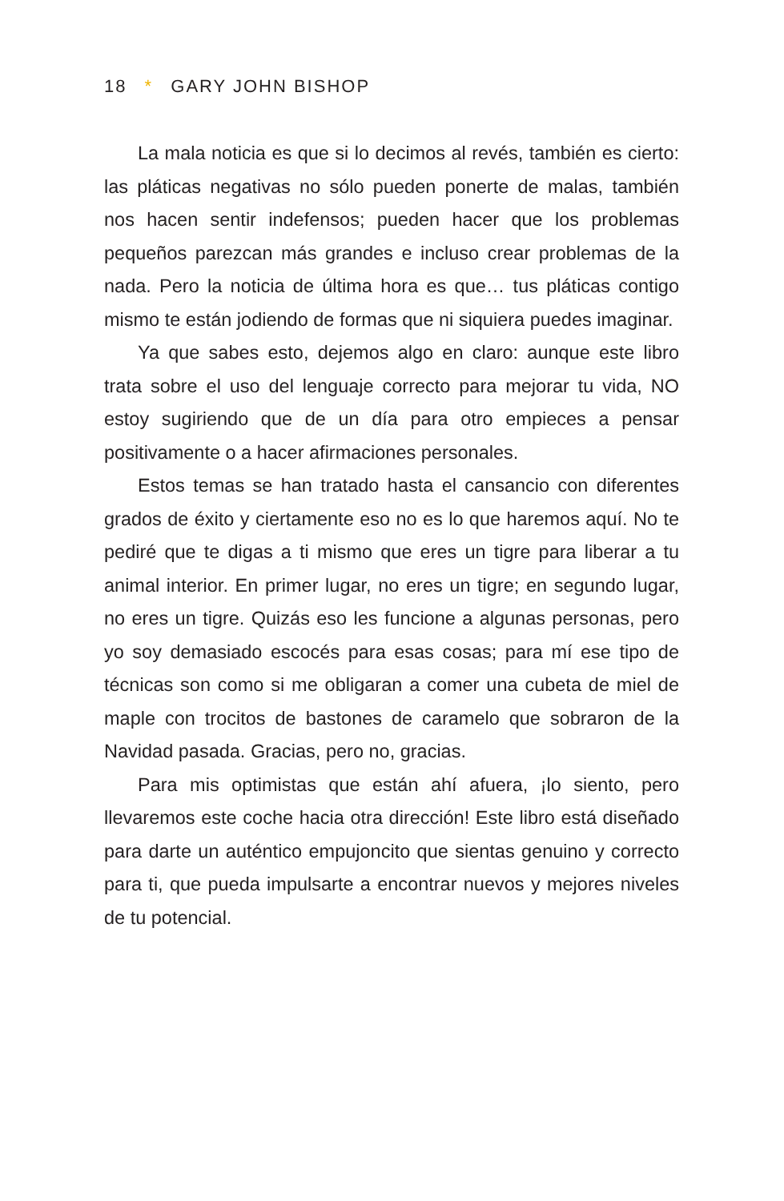18 * GARY JOHN BISHOP
La mala noticia es que si lo decimos al revés, también es cierto: las pláticas negativas no sólo pueden ponerte de malas, también nos hacen sentir indefensos; pueden hacer que los problemas pequeños parezcan más grandes e incluso crear problemas de la nada. Pero la noticia de última hora es que… tus pláticas contigo mismo te están jodiendo de formas que ni siquiera puedes imaginar.
Ya que sabes esto, dejemos algo en claro: aunque este libro trata sobre el uso del lenguaje correcto para mejorar tu vida, NO estoy sugiriendo que de un día para otro empieces a pensar positivamente o a hacer afirmaciones personales.
Estos temas se han tratado hasta el cansancio con diferentes grados de éxito y ciertamente eso no es lo que haremos aquí. No te pediré que te digas a ti mismo que eres un tigre para liberar a tu animal interior. En primer lugar, no eres un tigre; en segundo lugar, no eres un tigre. Quizás eso les funcione a algunas personas, pero yo soy demasiado escocés para esas cosas; para mí ese tipo de técnicas son como si me obligaran a comer una cubeta de miel de maple con trocitos de bastones de caramelo que sobraron de la Navidad pasada. Gracias, pero no, gracias.
Para mis optimistas que están ahí afuera, ¡lo siento, pero llevaremos este coche hacia otra dirección! Este libro está diseñado para darte un auténtico empujoncito que sientas genuino y correcto para ti, que pueda impulsarte a encontrar nuevos y mejores niveles de tu potencial.